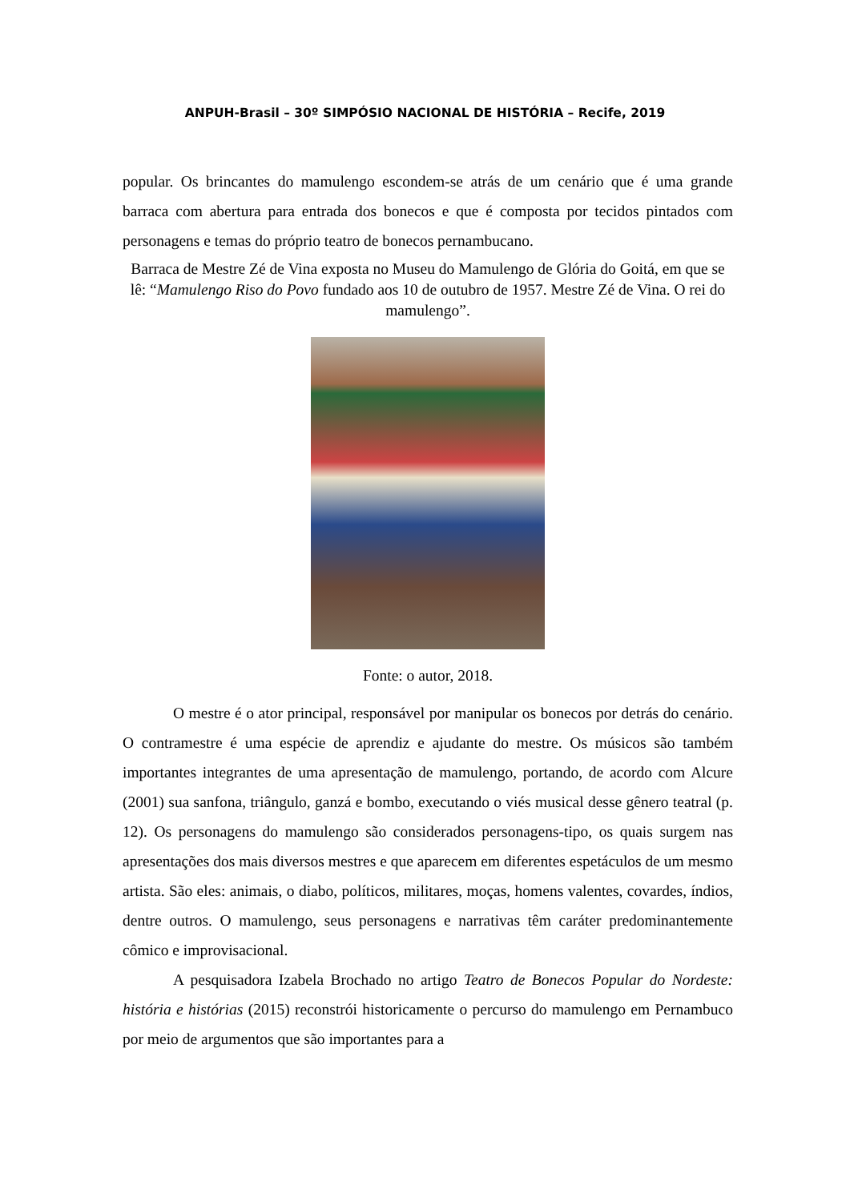ANPUH-Brasil – 30º SIMPÓSIO NACIONAL DE HISTÓRIA – Recife, 2019
popular. Os brincantes do mamulengo escondem-se atrás de um cenário que é uma grande barraca com abertura para entrada dos bonecos e que é composta por tecidos pintados com personagens e temas do próprio teatro de bonecos pernambucano.
Barraca de Mestre Zé de Vina exposta no Museu do Mamulengo de Glória do Goitá, em que se lê: “Mamulengo Riso do Povo fundado aos 10 de outubro de 1957. Mestre Zé de Vina. O rei do mamulengo”.
Fonte: o autor, 2018.
O mestre é o ator principal, responsável por manipular os bonecos por detrás do cenário. O contramestre é uma espécie de aprendiz e ajudante do mestre. Os músicos são também importantes integrantes de uma apresentação de mamulengo, portando, de acordo com Alcure (2001) sua sanfona, triângulo, ganzá e bombo, executando o viés musical desse gênero teatral (p. 12). Os personagens do mamulengo são considerados personagens-tipo, os quais surgem nas apresentações dos mais diversos mestres e que aparecem em diferentes espetáculos de um mesmo artista. São eles: animais, o diabo, políticos, militares, moças, homens valentes, covardes, índios, dentre outros. O mamulengo, seus personagens e narrativas têm caráter predominantemente cômico e improvisacional.
A pesquisadora Izabela Brochado no artigo Teatro de Bonecos Popular do Nordeste: história e histórias (2015) reconstrói historicamente o percurso do mamulengo em Pernambuco por meio de argumentos que são importantes para a